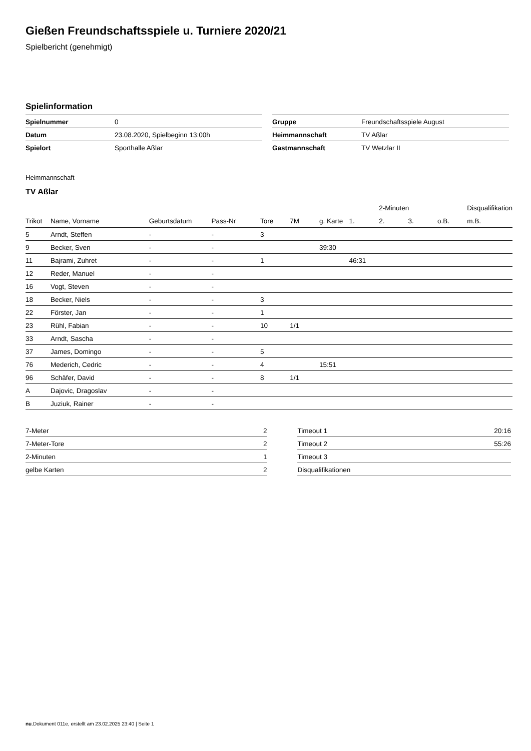Gießen Freundschaftsspiele u. Turniere 2020/21
Spielbericht (genehmigt)
Spielinformation
| Spielnummer | 0 |
| Datum | 23.08.2020, Spielbeginn 13:00h |
| Spielort | Sporthalle Aßlar |
| Gruppe | Freundschaftsspiele August |
| Heimmannschaft | TV Aßlar |
| Gastmannschaft | TV Wetzlar II |
Heimmannschaft
TV Aßlar
| | | | | | | | | 2-Minuten | | | Disqualifikation |
| --- | --- | --- | --- | --- | --- | --- | --- | --- | --- | --- | --- |
| Trikot | Name, Vorname | Geburtsdatum | Pass-Nr | Tore | 7M | g. Karte | 1. | 2. | 3. | o.B. | m.B. |
| 5 | Arndt, Steffen | - | - | 3 | | | | | | | |
| 9 | Becker, Sven | - | - | | | 39:30 | | | | | |
| 11 | Bajrami, Zuhret | - | - | 1 | | | 46:31 | | | | |
| 12 | Reder, Manuel | - | - | | | | | | | | |
| 16 | Vogt, Steven | - | - | | | | | | | | |
| 18 | Becker, Niels | - | - | 3 | | | | | | | |
| 22 | Förster, Jan | - | - | 1 | | | | | | | |
| 23 | Rühl, Fabian | - | - | 10 | 1/1 | | | | | | |
| 33 | Arndt, Sascha | - | - | | | | | | | | |
| 37 | James, Domingo | - | - | 5 | | | | | | | |
| 76 | Mederich, Cedric | - | - | 4 | | 15:51 | | | | | |
| 96 | Schäfer, David | - | - | 8 | 1/1 | | | | | | |
| A | Dajovic, Dragoslav | - | - | | | | | | | | |
| B | Juziuk, Rainer | - | - | | | | | | | | |
| 7-Meter | 2 |
| 7-Meter-Tore | 2 |
| 2-Minuten | 1 |
| gelbe Karten | 2 |
| Timeout 1 | 20:16 |
| Timeout 2 | 55:26 |
| Timeout 3 | |
| Disqualifikationen | |
nu.Dokument 011e, erstellt am 23.02.2025 23:40 | Seite 1